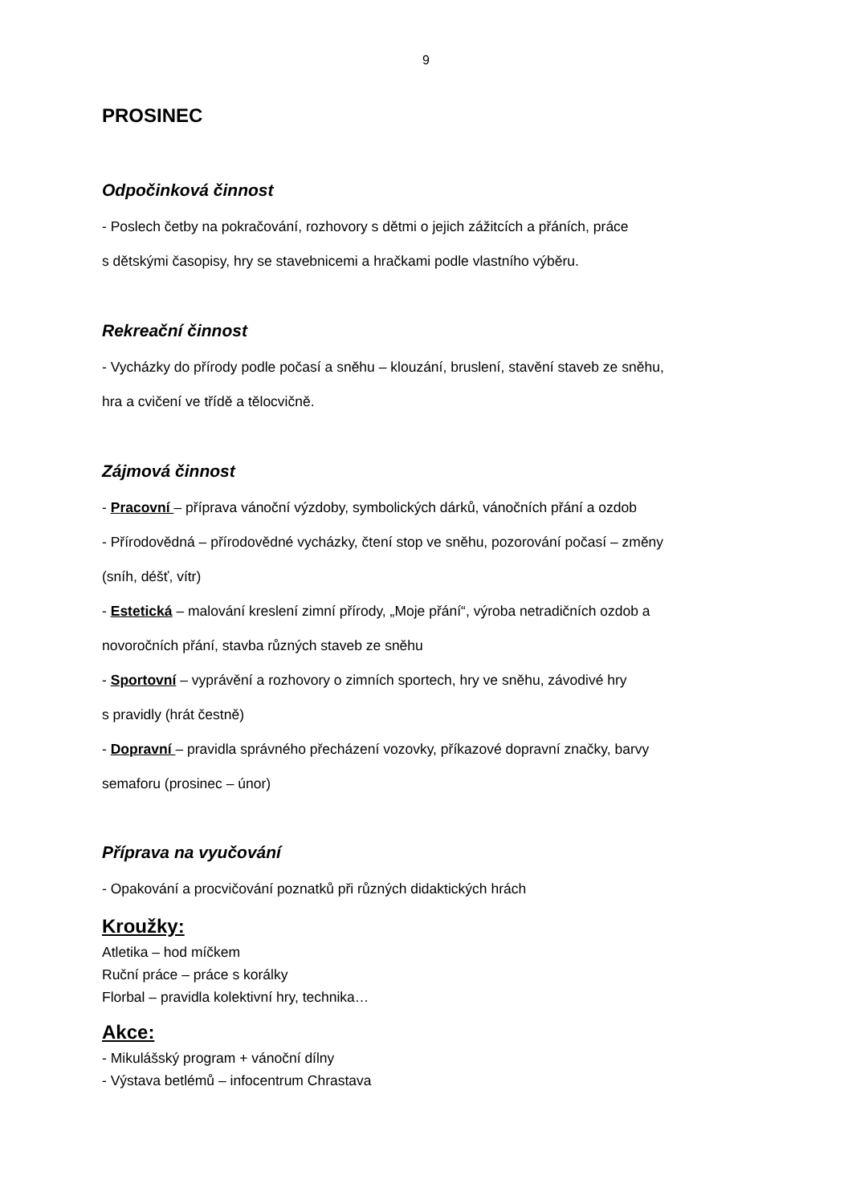9
PROSINEC
Odpočinková činnost
- Poslech četby na pokračování, rozhovory s dětmi o jejich zážitcích a přáních, práce
s dětskými časopisy, hry se stavebnicemi a hračkami podle vlastního výběru.
Rekreační činnost
- Vycházky do přírody podle počasí a sněhu – klouzání, bruslení, stavění staveb ze sněhu,
hra a cvičení ve třídě a tělocvičně.
Zájmová činnost
- Pracovní – příprava vánoční výzdoby, symbolických dárků, vánočních přání a ozdob
- Přírodovědná – přírodovědné vycházky, čtení stop ve sněhu, pozorování počasí – změny
(sníh, déšť, vítr)
- Estetická – malování kreslení zimní přírody, „Moje přání“, výroba netradičních ozdob a
novoročních přání, stavba různých staveb ze sněhu
- Sportovní – vyprávění a rozhovory o zimních sportech, hry ve sněhu, závodivé hry
s pravidly (hrát čestně)
- Dopravní – pravidla správného přecházení vozovky, příkazové dopravní značky, barvy
semaforu (prosinec – únor)
Příprava na vyučování
- Opakování a procvičování poznatků při různých didaktických hrách
Kroužky:
Atletika – hod míčkem
Ruční práce – práce s korálky
Florbal – pravidla kolektivní hry, technika…
Akce:
- Mikulášský program + vánoční dílny
- Výstava betlémů – infocentrum Chrastava